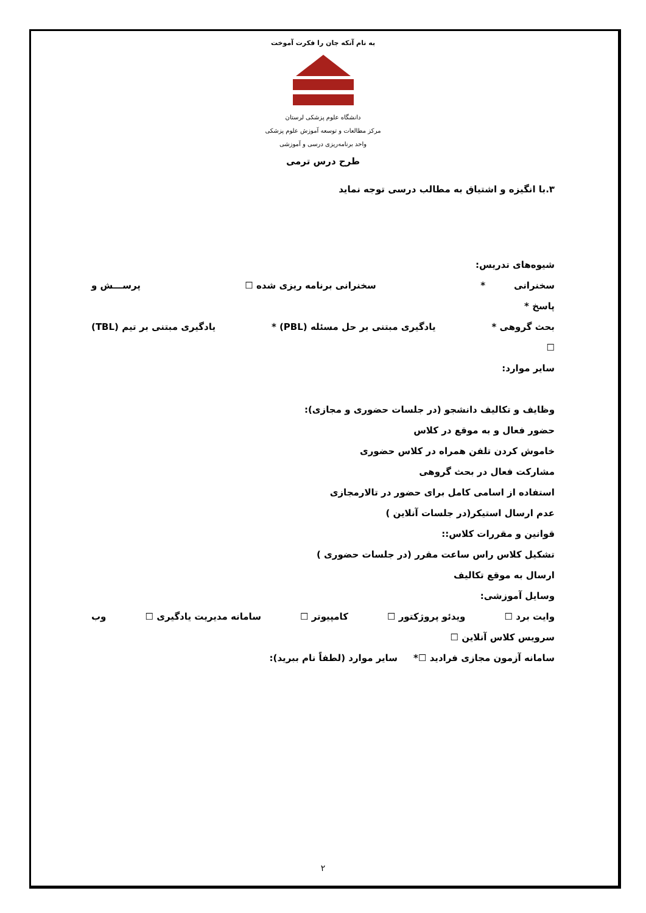به نام آنکه جان را فکرت آموخت
دانشگاه علوم پزشکی لرستان
مرکز مطالعات و توسعه آموزش علوم پزشکی
واحد برنامه‌ریزی درسی و آموزشی
طرح درس ترمی
۳.با انگیزه و اشتیاق به مطالب درسی توجه نماید
شیوه‌های تدریس:
سخنرانی * سخنرانی برنامه ریزی شده ☐ پرســـش و
پاسخ *
بحث گروهی * یادگیری مبتنی بر حل مسئله (PBL) * یادگیری مبتنی بر تیم (TBL)
☐
سایر موارد:
وظایف و تکالیف دانشجو (در جلسات حضوری و مجازی):
حضور فعال و به موقع در کلاس
خاموش کردن تلفن همراه در کلاس حضوری
مشارکت فعال در بحث گروهی
استفاده از اسامی کامل برای حضور در تالارمجازی
عدم ارسال استیکر(در جلسات آنلاین )
قوانین و مقررات کلاس::
تشکیل کلاس راس ساعت مقرر (در جلسات حضوری )
ارسال به موقع تکالیف
وسایل آموزشی:
وایت برد ☐ ویدئو پروژکتور ☐ کامپیوتر ☐ سامانه مدیریت یادگیری ☐ وب
سرویس کلاس آنلاین ☐
سامانه آزمون مجازی فرادید ☐* سایر موارد (لطفاً نام ببرید):
۲